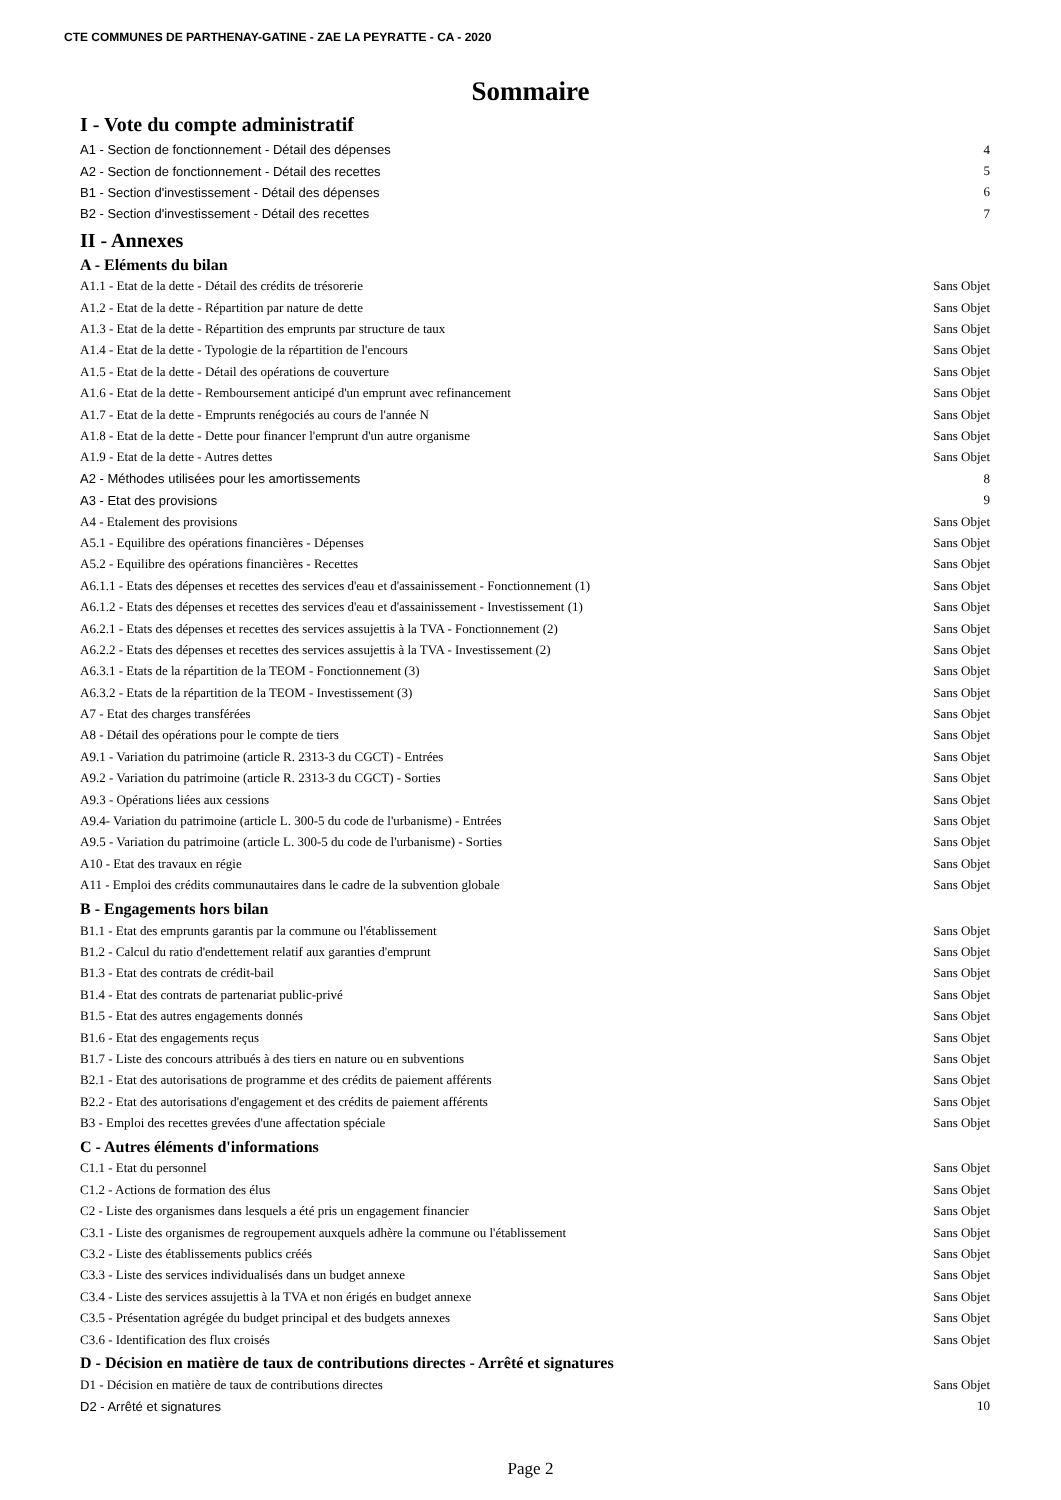CTE COMMUNES DE PARTHENAY-GATINE - ZAE LA PEYRATTE - CA - 2020
Sommaire
I - Vote du compte administratif
A1 - Section de fonctionnement - Détail des dépenses 4
A2 - Section de fonctionnement - Détail des recettes 5
B1 - Section d'investissement - Détail des dépenses 6
B2 - Section d'investissement - Détail des recettes 7
II - Annexes
A - Eléments du bilan
A1.1 - Etat de la dette - Détail des crédits de trésorerie Sans Objet
A1.2 - Etat de la dette - Répartition par nature de dette Sans Objet
A1.3 - Etat de la dette - Répartition des emprunts par structure de taux Sans Objet
A1.4 - Etat de la dette - Typologie de la répartition de l'encours Sans Objet
A1.5 - Etat de la dette - Détail des opérations de couverture Sans Objet
A1.6 - Etat de la dette - Remboursement anticipé d'un emprunt avec refinancement Sans Objet
A1.7 - Etat de la dette - Emprunts renégociés au cours de l'année N Sans Objet
A1.8 - Etat de la dette - Dette pour financer l'emprunt d'un autre organisme Sans Objet
A1.9 - Etat de la dette - Autres dettes Sans Objet
A2 - Méthodes utilisées pour les amortissements 8
A3 - Etat des provisions 9
A4 - Etalement des provisions Sans Objet
A5.1 - Equilibre des opérations financières - Dépenses Sans Objet
A5.2 - Equilibre des opérations financières - Recettes Sans Objet
A6.1.1 - Etats des dépenses et recettes des services d'eau et d'assainissement - Fonctionnement (1) Sans Objet
A6.1.2 - Etats des dépenses et recettes des services d'eau et d'assainissement - Investissement (1) Sans Objet
A6.2.1 - Etats des dépenses et recettes des services assujettis à la TVA - Fonctionnement (2) Sans Objet
A6.2.2 - Etats des dépenses et recettes des services assujettis à la TVA - Investissement (2) Sans Objet
A6.3.1 - Etats de la répartition de la TEOM - Fonctionnement (3) Sans Objet
A6.3.2 - Etats de la répartition de la TEOM - Investissement (3) Sans Objet
A7 - Etat des charges transférées Sans Objet
A8 - Détail des opérations pour le compte de tiers Sans Objet
A9.1 - Variation du patrimoine (article R. 2313-3 du CGCT) - Entrées Sans Objet
A9.2 - Variation du patrimoine (article R. 2313-3 du CGCT) - Sorties Sans Objet
A9.3 - Opérations liées aux cessions Sans Objet
A9.4- Variation du patrimoine (article L. 300-5 du code de l'urbanisme) - Entrées Sans Objet
A9.5 - Variation du patrimoine (article L. 300-5 du code de l'urbanisme) - Sorties Sans Objet
A10 - Etat des travaux en régie Sans Objet
A11 - Emploi des crédits communautaires dans le cadre de la subvention globale Sans Objet
B - Engagements hors bilan
B1.1 - Etat des emprunts garantis par la commune ou l'établissement Sans Objet
B1.2 - Calcul du ratio d'endettement relatif aux garanties d'emprunt Sans Objet
B1.3 - Etat des contrats de crédit-bail Sans Objet
B1.4 - Etat des contrats de partenariat public-privé Sans Objet
B1.5 - Etat des autres engagements donnés Sans Objet
B1.6 - Etat des engagements reçus Sans Objet
B1.7 - Liste des concours attribués à des tiers en nature ou en subventions Sans Objet
B2.1 - Etat des autorisations de programme et des crédits de paiement afférents Sans Objet
B2.2 - Etat des autorisations d'engagement et des crédits de paiement afférents Sans Objet
B3 - Emploi des recettes grevées d'une affectation spéciale Sans Objet
C - Autres éléments d'informations
C1.1 - Etat du personnel Sans Objet
C1.2 - Actions de formation des élus Sans Objet
C2 - Liste des organismes dans lesquels a été pris un engagement financier Sans Objet
C3.1 - Liste des organismes de regroupement auxquels adhère la commune ou l'établissement Sans Objet
C3.2 - Liste des établissements publics créés Sans Objet
C3.3 - Liste des services individualisés dans un budget annexe Sans Objet
C3.4 - Liste des services assujettis à la TVA et non érigés en budget annexe Sans Objet
C3.5 - Présentation agrégée du budget principal et des budgets annexes Sans Objet
C3.6 - Identification des flux croisés Sans Objet
D - Décision en matière de taux de contributions directes - Arrêté et signatures
D1 - Décision en matière de taux de contributions directes Sans Objet
D2 - Arrêté et signatures 10
Page 2